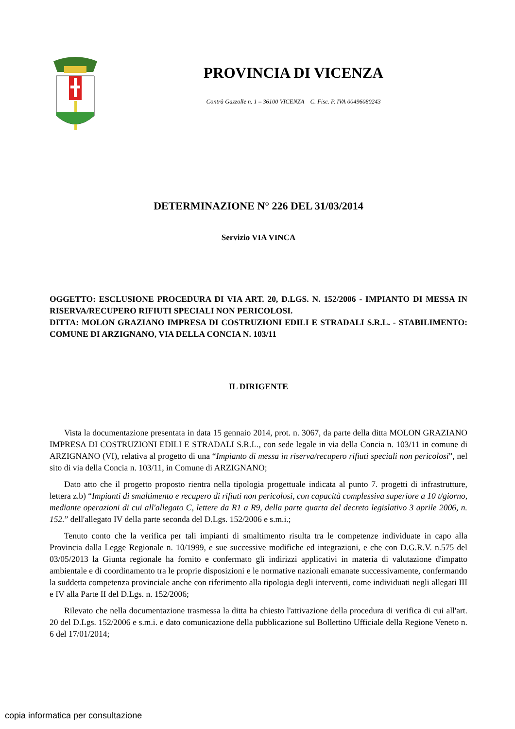PROVINCIA DI VICENZA
Contrà Gazzolle n. 1 – 36100 VICENZA C. Fisc. P. IVA 00496080243
DETERMINAZIONE N° 226 DEL 31/03/2014
Servizio VIA VINCA
OGGETTO: ESCLUSIONE PROCEDURA DI VIA ART. 20, D.LGS. N. 152/2006 - IMPIANTO DI MESSA IN RISERVA/RECUPERO RIFIUTI SPECIALI NON PERICOLOSI.
DITTA: MOLON GRAZIANO IMPRESA DI COSTRUZIONI EDILI E STRADALI S.R.L. - STABILIMENTO: COMUNE DI ARZIGNANO, VIA DELLA CONCIA N. 103/11
IL DIRIGENTE
Vista la documentazione presentata in data 15 gennaio 2014, prot. n. 3067, da parte della ditta MOLON GRAZIANO IMPRESA DI COSTRUZIONI EDILI E STRADALI S.R.L., con sede legale in via della Concia n. 103/11 in comune di ARZIGNANO (VI), relativa al progetto di una “Impianto di messa in riserva/recupero rifiuti speciali non pericolosi”, nel sito di via della Concia n. 103/11, in Comune di ARZIGNANO;
Dato atto che il progetto proposto rientra nella tipologia progettuale indicata al punto 7. progetti di infrastrutture, lettera z.b) “Impianti di smaltimento e recupero di rifiuti non pericolosi, con capacità complessiva superiore a 10 t/giorno, mediante operazioni di cui all'allegato C, lettere da R1 a R9, della parte quarta del decreto legislativo 3 aprile 2006, n. 152.” dell'allegato IV della parte seconda del D.Lgs. 152/2006 e s.m.i.;
Tenuto conto che la verifica per tali impianti di smaltimento risulta tra le competenze individuate in capo alla Provincia dalla Legge Regionale n. 10/1999, e sue successive modifiche ed integrazioni, e che con D.G.R.V. n.575 del 03/05/2013 la Giunta regionale ha fornito e confermato gli indirizzi applicativi in materia di valutazione d'impatto ambientale e di coordinamento tra le proprie disposizioni e le normative nazionali emanate successivamente, confermando la suddetta competenza provinciale anche con riferimento alla tipologia degli interventi, come individuati negli allegati III e IV alla Parte II del D.Lgs. n. 152/2006;
Rilevato che nella documentazione trasmessa la ditta ha chiesto l'attivazione della procedura di verifica di cui all'art. 20 del D.Lgs. 152/2006 e s.m.i. e dato comunicazione della pubblicazione sul Bollettino Ufficiale della Regione Veneto n. 6 del 17/01/2014;
copia informatica per consultazione